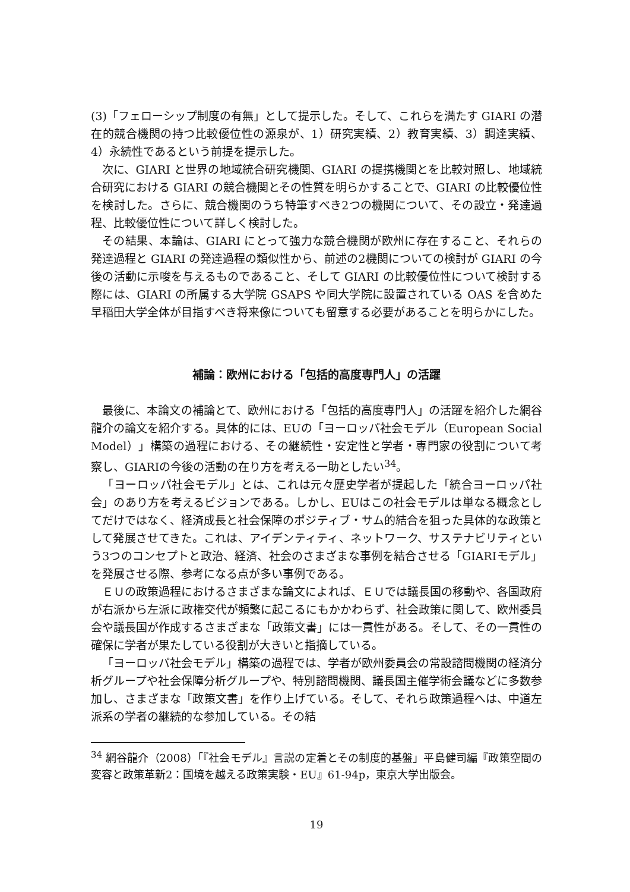(3)「フェローシップ制度の有無」として提示した。そして、これらを満たす GIARI の潜在的競合機関の持つ比較優位性の源泉が、1）研究実績、2）教育実績、3）調達実績、4）永続性であるという前提を提示した。
次に、GIARI と世界の地域統合研究機関、GIARI の提携機関とを比較対照し、地域統合研究における GIARI の競合機関とその性質を明らかすることで、GIARI の比較優位性を検討した。さらに、競合機関のうち特筆すべき2つの機関について、その設立・発達過程、比較優位性について詳しく検討した。
その結果、本論は、GIARI にとって強力な競合機関が欧州に存在すること、それらの発達過程と GIARI の発達過程の類似性から、前述の2機関についての検討が GIARI の今後の活動に示唆を与えるものであること、そして GIARI の比較優位性について検討する際には、GIARI の所属する大学院 GSAPS や同大学院に設置されている OAS を含めた早稲田大学全体が目指すべき将来像についても留意する必要があることを明らかにした。
補論：欧州における「包括的高度専門人」の活躍
最後に、本論文の補論とて、欧州における「包括的高度専門人」の活躍を紹介した網谷龍介の論文を紹介する。具体的には、EUの「ヨーロッパ社会モデル（European Social Model）」構築の過程における、その継続性・安定性と学者・専門家の役割について考察し、GIARIの今後の活動の在り方を考える一助としたい<sup>34</sup>。
「ヨーロッパ社会モデル」とは、これは元々歴史学者が提起した「統合ヨーロッパ社会」のあり方を考えるビジョンである。しかし、EUはこの社会モデルは単なる概念としてだけではなく、経済成長と社会保障のポジティブ・サム的結合を狙った具体的な政策として発展させてきた。これは、アイデンティティ、ネットワーク、サステナビリティという3つのコンセプトと政治、経済、社会のさまざまな事例を結合させる「GIARIモデル」を発展させる際、参考になる点が多い事例である。
ＥＵの政策過程におけるさまざまな論文によれば、ＥＵでは議長国の移動や、各国政府が右派から左派に政権交代が頻繁に起こるにもかかわらず、社会政策に関して、欧州委員会や議長国が作成するさまざまな「政策文書」には一貫性がある。そして、その一貫性の確保に学者が果たしている役割が大きいと指摘している。
「ヨーロッパ社会モデル」構築の過程では、学者が欧州委員会の常設諮問機関の経済分析グループや社会保障分析グループや、特別諮問機関、議長国主催学術会議などに多数参加し、さまざまな「政策文書」を作り上げている。そして、それら政策過程へは、中道左派系の学者の継続的な参加している。その結
<sup>34</sup> 網谷龍介（2008）「『社会モデル』言説の定着とその制度的基盤」平島健司編『政策空間の変容と政策革新2：国境を越える政策実験・EU』61-94p，東京大学出版会。
19